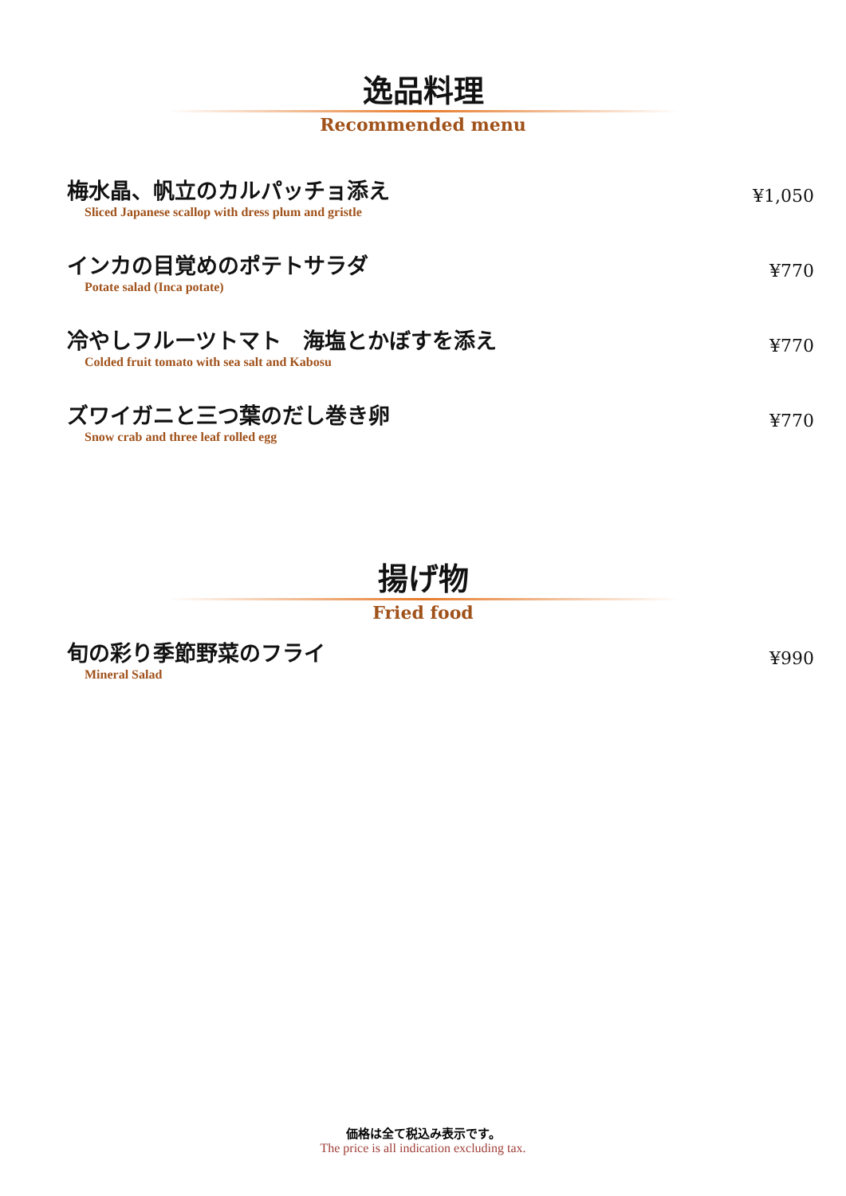逸品料理
Recommended menu
梅水晶、帆立のカルパッチョ添え
Sliced Japanese scallop with dress plum and gristle
¥1,050
インカの目覚めのポテトサラダ
Potate salad (Inca potate)
¥770
冷やしフルーツトマト　海塩とかぼすを添え
Colded fruit tomato with sea salt and Kabosu
¥770
ズワイガニと三つ葉のだし巻き卵
Snow crab and three leaf rolled egg
¥770
揚げ物
Fried food
旬の彩り季節野菜のフライ
Mineral Salad
¥990
価格は全て税込み表示です。
The price is all indication excluding tax.